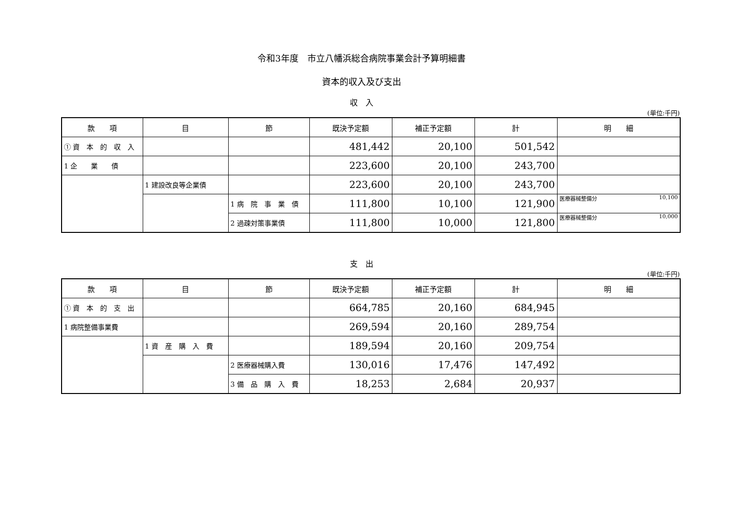令和3年度　市立八幡浜総合病院事業会計予算明細書
資本的収入及び支出
収　入
(単位:千円)
| 款 項 | 目 | 節 | 既決予定額 | 補正予定額 | 計 | 明 細 |
| --- | --- | --- | --- | --- | --- | --- |
| ① 資 本 的 収 入 | | | 481,442 | 20,100 | 501,542 | |
| 1 企 業 債 | | | 223,600 | 20,100 | 243,700 | |
| | 1 建設改良等企業債 | | 223,600 | 20,100 | 243,700 | |
| | | 1 病 院 事 業 債 | 111,800 | 10,100 | 121,900 | 医療器械整備分 10,100 |
| | | 2 過疎対策事業債 | 111,800 | 10,000 | 121,800 | 医療器械整備分 10,000 |
支　出
(単位:千円)
| 款 項 | 目 | 節 | 既決予定額 | 補正予定額 | 計 | 明 細 |
| --- | --- | --- | --- | --- | --- | --- |
| ① 資 本 的 支 出 | | | 664,785 | 20,160 | 684,945 | |
| 1 病院整備事業費 | | | 269,594 | 20,160 | 289,754 | |
| | 1 資 産 購 入 費 | | 189,594 | 20,160 | 209,754 | |
| | | 2 医療器械購入費 | 130,016 | 17,476 | 147,492 | |
| | | 3 備 品 購 入 費 | 18,253 | 2,684 | 20,937 | |